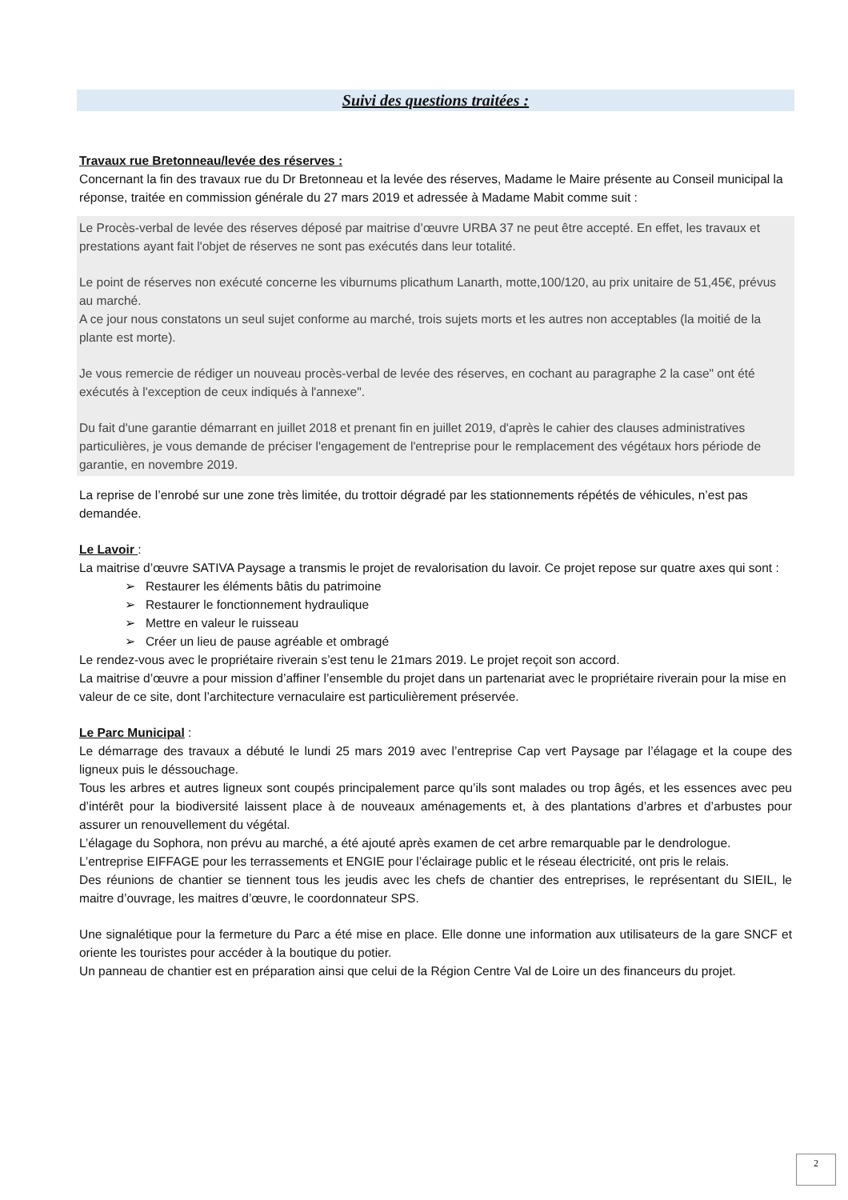Suivi des questions traitées :
Travaux rue Bretonneau/levée des réserves :
Concernant la fin des travaux rue du Dr Bretonneau et la levée des réserves, Madame le Maire présente au Conseil municipal la réponse, traitée en commission générale du 27 mars 2019 et adressée à Madame Mabit comme suit :
Le Procès-verbal de levée des réserves déposé par maitrise d’œuvre URBA 37 ne peut être accepté. En effet, les travaux et prestations ayant fait l'objet de réserves ne sont pas exécutés dans leur totalité.
Le point de réserves non exécuté concerne les viburnums plicathum Lanarth, motte,100/120, au prix unitaire de 51,45€, prévus au marché.
A ce jour nous constatons un seul sujet conforme au marché, trois sujets morts et les autres non acceptables (la moitié de la plante est morte).
Je vous remercie de rédiger un nouveau procès-verbal de levée des réserves, en cochant au paragraphe 2 la case" ont été exécutés à l'exception de ceux indiqués à l'annexe".
Du fait d'une garantie démarrant en juillet 2018 et prenant fin en juillet 2019, d'après le cahier des clauses administratives particulières, je vous demande de préciser l'engagement de l'entreprise pour le remplacement des végétaux hors période de garantie, en novembre 2019.
La reprise de l’enrobé sur une zone très limitée, du trottoir dégradé par les stationnements répétés de véhicules, n’est pas demandée.
Le Lavoir :
La maitrise d’œuvre SATIVA Paysage a transmis le projet de revalorisation du lavoir. Ce projet repose sur quatre axes qui sont :
➢ Restaurer les éléments bâtis du patrimoine
➢ Restaurer le fonctionnement hydraulique
➢ Mettre en valeur le ruisseau
➢ Créer un lieu de pause agréable et ombragé
Le rendez-vous avec le propriétaire riverain s’est tenu le 21mars 2019. Le projet reçoit son accord.
La maitrise d’œuvre a pour mission d’affiner l’ensemble du projet dans un partenariat avec le propriétaire riverain pour la mise en valeur de ce site, dont l’architecture vernaculaire est particulièrement préservée.
Le Parc Municipal :
Le démarrage des travaux a débuté le lundi 25 mars 2019 avec l’entreprise Cap vert Paysage par l’élagage et la coupe des ligneux puis le déssouchage.
Tous les arbres et autres ligneux sont coupés principalement parce qu’ils sont malades ou trop âgés, et les essences avec peu d’intérêt pour la biodiversité laissent place à de nouveaux aménagements et, à des plantations d’arbres et d’arbustes pour assurer un renouvellement du végétal.
L’élagage du Sophora, non prévu au marché, a été ajouté après examen de cet arbre remarquable par le dendrologue.
L’entreprise EIFFAGE pour les terrassements et ENGIE pour l’éclairage public et le réseau électricité, ont pris le relais.
Des réunions de chantier se tiennent tous les jeudis avec les chefs de chantier des entreprises, le représentant du SIEIL, le maitre d’ouvrage, les maitres d’œuvre, le coordonnateur SPS.
Une signalétique pour la fermeture du Parc a été mise en place. Elle donne une information aux utilisateurs de la gare SNCF et oriente les touristes pour accéder à la boutique du potier.
Un panneau de chantier est en préparation ainsi que celui de la Région Centre Val de Loire un des financeurs du projet.
2